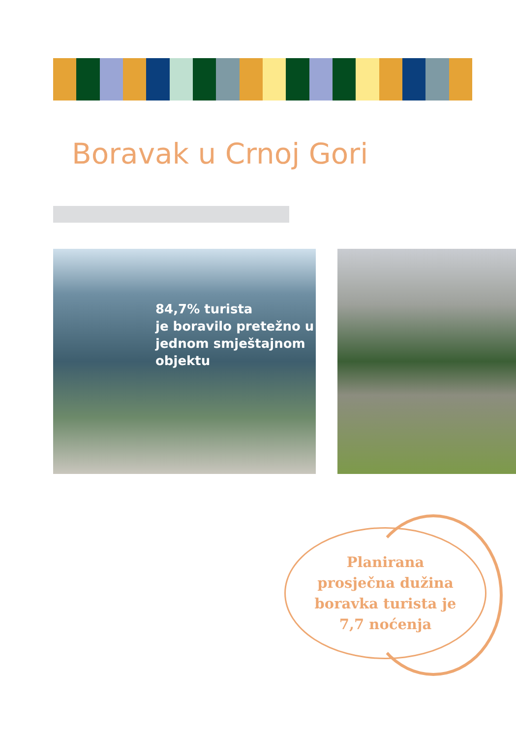Boravak u Crnoj Gori
84,7% turista
je boravilo pretežno u
jednom smještajnom
objektu
Planirana
prosječna dužina
boravka turista je
7,7 noćenja